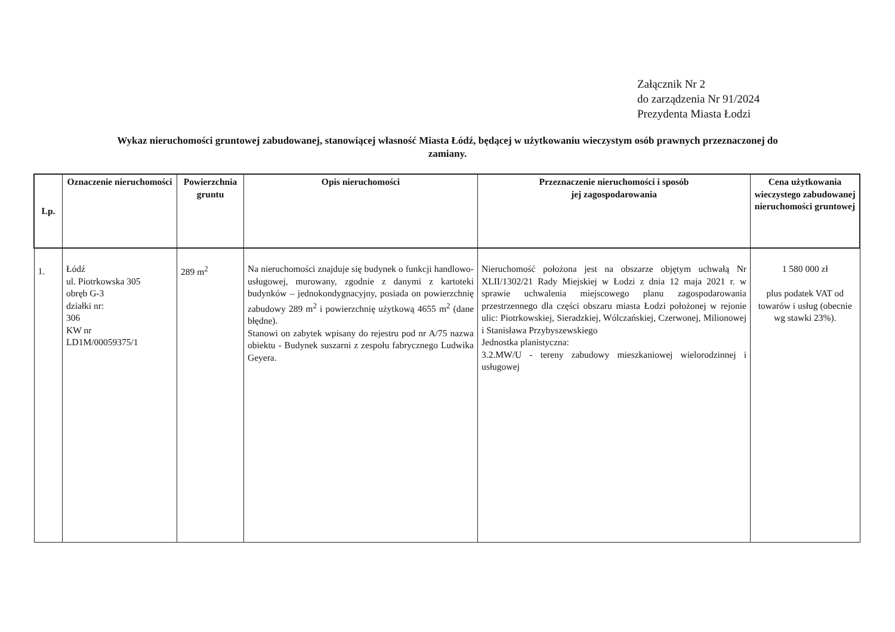Załącznik Nr 2
do zarządzenia Nr 91/2024
Prezydenta Miasta Łodzi
Wykaz nieruchomości gruntowej zabudowanej, stanowiącej własność Miasta Łódź, będącej w użytkowaniu wieczystym osób prawnych przeznaczonej do zamiany.
| Lp. | Oznaczenie nieruchomości | Powierzchnia gruntu | Opis nieruchomości | Przeznaczenie nieruchomości i sposób jej zagospodarowania | Cena użytkowania wieczystego zabudowanej nieruchomości gruntowej |
| --- | --- | --- | --- | --- | --- |
| 1. | Łódź ul. Piotrkowska 305 obręb G-3 działki nr: 306 KW nr LD1M/00059375/1 | 289 m<sup>2</sup> | Na nieruchomości znajduje się budynek o funkcji handlowo- usługowej, murowany, zgodnie z danymi z kartoteki budynków – jednokondygnacyjny, posiada on powierzchnię zabudowy 289 m<sup>2</sup> i powierzchnię użytkową 4655 m<sup>2</sup> (dane błędne). Stanowi on zabytek wpisany do rejestru pod nr A/75 nazwa obiektu - Budynek suszarni z zespołu fabrycznego Ludwika Geyera. | Nieruchomość położona jest na obszarze objętym uchwałą Nr XLII/1302/21 Rady Miejskiej w Łodzi z dnia 12 maja 2021 r. w sprawie uchwalenia miejscowego planu zagospodarowania przestrzennego dla części obszaru miasta Łodzi położonej w rejonie ulic: Piotrkowskiej, Sieradzkiej, Wólczańskiej, Czerwonej, Milionowej i Stanisława Przybyszewskiego Jednostka planistyczna: 3.2.MW/U - tereny zabudowy mieszkaniowej wielorodzinnej i usługowej | 1 580 000 zł plus podatek VAT od towarów i usług (obecnie wg stawki 23%). |